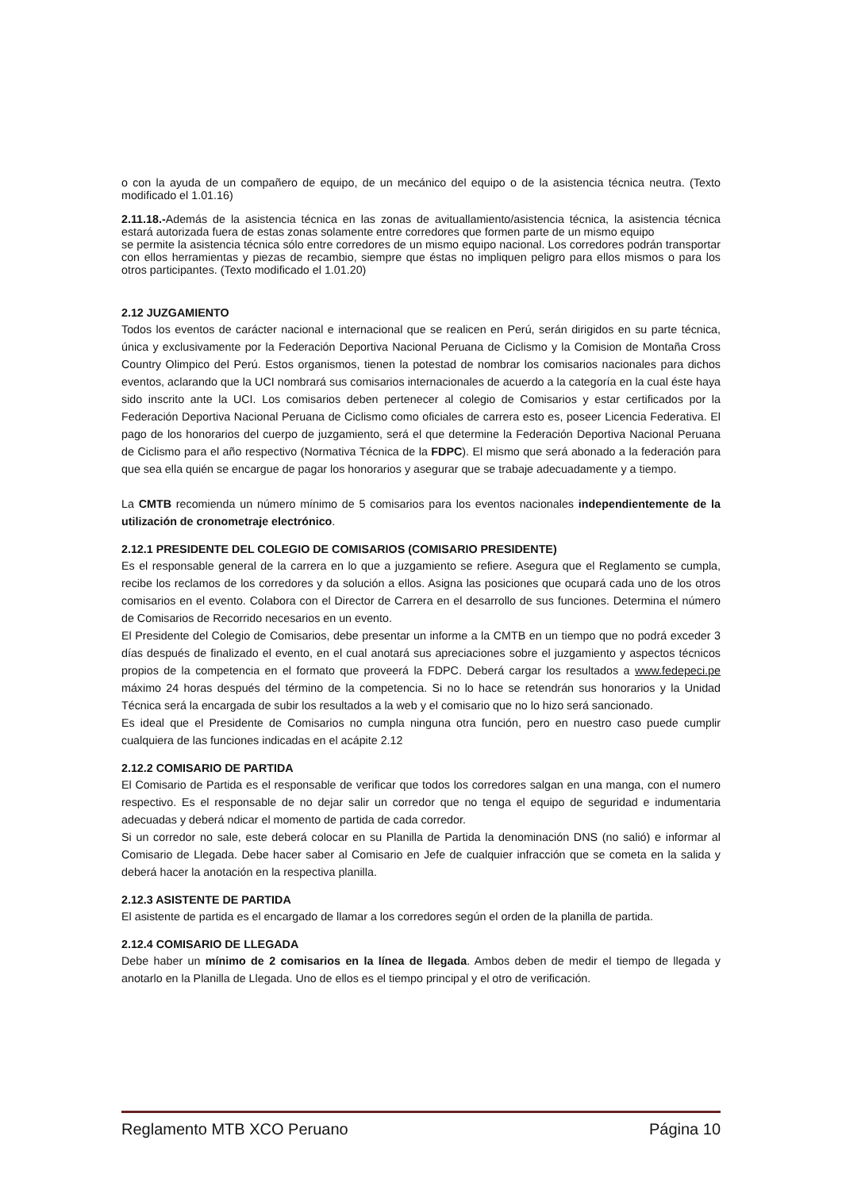o con la ayuda de un compañero de equipo, de un mecánico del equipo o de la asistencia técnica neutra. (Texto modificado el 1.01.16)
2.11.18.-Además de la asistencia técnica en las zonas de avituallamiento/asistencia técnica, la asistencia técnica estará autorizada fuera de estas zonas solamente entre corredores que formen parte de un mismo equipo
se permite la asistencia técnica sólo entre corredores de un mismo equipo nacional. Los corredores podrán transportar con ellos herramientas y piezas de recambio, siempre que éstas no impliquen peligro para ellos mismos o para los otros participantes. (Texto modificado el 1.01.20)
2.12 JUZGAMIENTO
Todos los eventos de carácter nacional e internacional que se realicen en Perú, serán dirigidos en su parte técnica, única y exclusivamente por la Federación Deportiva Nacional Peruana de Ciclismo y la Comision de Montaña Cross Country Olimpico del Perú. Estos organismos, tienen la potestad de nombrar los comisarios nacionales para dichos eventos, aclarando que la UCI nombrará sus comisarios internacionales de acuerdo a la categoría en la cual éste haya sido inscrito ante la UCI. Los comisarios deben pertenecer al colegio de Comisarios y estar certificados por la Federación Deportiva Nacional Peruana de Ciclismo como oficiales de carrera esto es, poseer Licencia Federativa. El pago de los honorarios del cuerpo de juzgamiento, será el que determine la Federación Deportiva Nacional Peruana de Ciclismo para el año respectivo (Normativa Técnica de la FDPC). El mismo que será abonado a la federación para que sea ella quién se encargue de pagar los honorarios y asegurar que se trabaje adecuadamente y a tiempo.
La CMTB recomienda un número mínimo de 5 comisarios para los eventos nacionales independientemente de la utilización de cronometraje electrónico.
2.12.1 PRESIDENTE DEL COLEGIO DE COMISARIOS (COMISARIO PRESIDENTE)
Es el responsable general de la carrera en lo que a juzgamiento se refiere. Asegura que el Reglamento se cumpla, recibe los reclamos de los corredores y da solución a ellos. Asigna las posiciones que ocupará cada uno de los otros comisarios en el evento. Colabora con el Director de Carrera en el desarrollo de sus funciones. Determina el número de Comisarios de Recorrido necesarios en un evento.
El Presidente del Colegio de Comisarios, debe presentar un informe a la CMTB en un tiempo que no podrá exceder 3 días después de finalizado el evento, en el cual anotará sus apreciaciones sobre el juzgamiento y aspectos técnicos propios de la competencia en el formato que proveerá la FDPC. Deberá cargar los resultados a www.fedepeci.pe máximo 24 horas después del término de la competencia. Si no lo hace se retendrán sus honorarios y la Unidad Técnica será la encargada de subir los resultados a la web y el comisario que no lo hizo será sancionado.
Es ideal que el Presidente de Comisarios no cumpla ninguna otra función, pero en nuestro caso puede cumplir cualquiera de las funciones indicadas en el acápite 2.12
2.12.2 COMISARIO DE PARTIDA
El Comisario de Partida es el responsable de verificar que todos los corredores salgan en una manga, con el numero respectivo. Es el responsable de no dejar salir un corredor que no tenga el equipo de seguridad e indumentaria adecuadas y deberá ndicar el momento de partida de cada corredor.
Si un corredor no sale, este deberá colocar en su Planilla de Partida la denominación DNS (no salió) e informar al Comisario de Llegada. Debe hacer saber al Comisario en Jefe de cualquier infracción que se cometa en la salida y deberá hacer la anotación en la respectiva planilla.
2.12.3 ASISTENTE DE PARTIDA
El asistente de partida es el encargado de llamar a los corredores según el orden de la planilla de partida.
2.12.4 COMISARIO DE LLEGADA
Debe haber un mínimo de 2 comisarios en la línea de llegada. Ambos deben de medir el tiempo de llegada y anotarlo en la Planilla de Llegada. Uno de ellos es el tiempo principal y el otro de verificación.
Reglamento MTB XCO Peruano Página 10